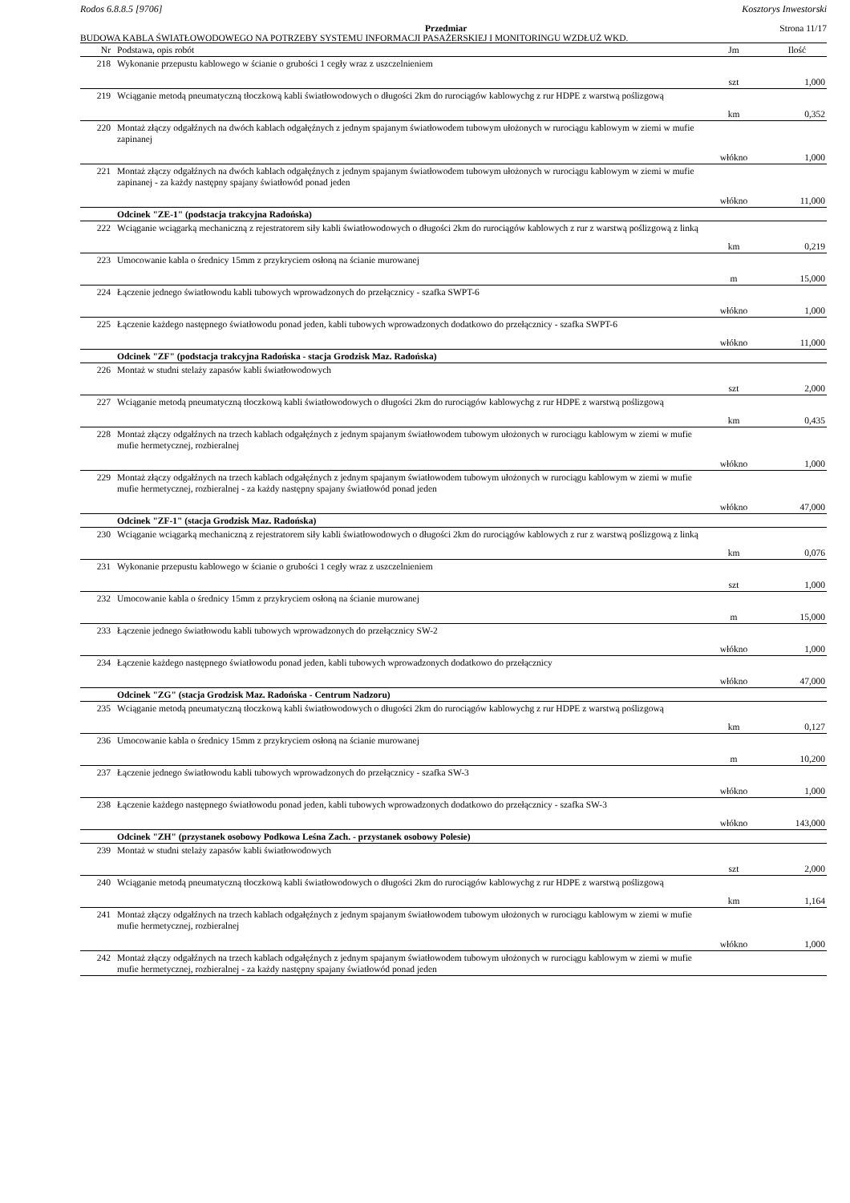Rodos 6.8.8.5 [9706] Kosztorys Inwestorski
Przedmiar Strona 11/17
BUDOWA KABLA ŚWIATŁOWODOWEGO NA POTRZEBY SYSTEMU INFORMACJI PASAŻERSKIEJ I MONITORINGU WZDŁUŻ WKD.
| Nr | Podstawa, opis robót | Jm | Ilość |
| --- | --- | --- | --- |
| 218 | Wykonanie przepustu kablowego w ścianie o grubości 1 cegły wraz z uszczelnieniem | | |
| | | szt | 1,000 |
| 219 | Wciąganie metodą pneumatyczną tłoczkową kabli światłowodowych o długości 2km do rurociągów kablowychg z rur HDPE z warstwą poślizgową | | |
| | | km | 0,352 |
| 220 | Montaż złączy odgałźnych na dwóch kablach odgałęźnych z jednym spajanym światłowodem tubowym ułożonych w rurociągu kablowym w ziemi w mufie zapinanej | | |
| | | włókno | 1,000 |
| 221 | Montaż złączy odgałźnych na dwóch kablach odgałęźnych z jednym spajanym światłowodem tubowym ułożonych w rurociągu kablowym w ziemi w mufie zapinanej - za każdy następny spajany światłowód ponad jeden | | |
| | | włókno | 11,000 |
| | Odcinek "ZE-1" (podstacja trakcyjna Radońska) | | |
| 222 | Wciąganie wciągarką mechaniczną z rejestratorem siły kabli światłowodowych o długości 2km do rurociągów kablowych z rur z warstwą poślizgową z linką | | |
| | | km | 0,219 |
| 223 | Umocowanie kabla o średnicy 15mm z przykryciem osłoną na ścianie murowanej | | |
| | | m | 15,000 |
| 224 | Łączenie jednego światłowodu kabli tubowych wprowadzonych do przełącznicy - szafka SWPT-6 | | |
| | | włókno | 1,000 |
| 225 | Łączenie każdego następnego światłowodu ponad jeden, kabli tubowych wprowadzonych dodatkowo do przełącznicy - szafka SWPT-6 | | |
| | | włókno | 11,000 |
| | Odcinek "ZF" (podstacja trakcyjna Radońska - stacja Grodzisk Maz. Radońska) | | |
| 226 | Montaż w studni stelaży zapasów kabli światłowodowych | | |
| | | szt | 2,000 |
| 227 | Wciąganie metodą pneumatyczną tłoczkową kabli światłowodowych o długości 2km do rurociągów kablowychg z rur HDPE z warstwą poślizgową | | |
| | | km | 0,435 |
| 228 | Montaż złączy odgałźnych na trzech kablach odgałęźnych z jednym spajanym światłowodem tubowym ułożonych w rurociągu kablowym w ziemi w mufie mufie hermetycznej, rozbieralnej | | |
| | | włókno | 1,000 |
| 229 | Montaż złączy odgałźnych na trzech kablach odgałęźnych z jednym spajanym światłowodem tubowym ułożonych w rurociągu kablowym w ziemi w mufie mufie hermetycznej, rozbieralnej - za każdy następny spajany światłowód ponad jeden | | |
| | | włókno | 47,000 |
| | Odcinek "ZF-1" (stacja Grodzisk Maz. Radońska) | | |
| 230 | Wciąganie wciągarką mechaniczną z rejestratorem siły kabli światłowodowych o długości 2km do rurociągów kablowych z rur z warstwą poślizgową z linką | | |
| | | km | 0,076 |
| 231 | Wykonanie przepustu kablowego w ścianie o grubości 1 cegły wraz z uszczelnieniem | | |
| | | szt | 1,000 |
| 232 | Umocowanie kabla o średnicy 15mm z przykryciem osłoną na ścianie murowanej | | |
| | | m | 15,000 |
| 233 | Łączenie jednego światłowodu kabli tubowych wprowadzonych do przełącznicy SW-2 | | |
| | | włókno | 1,000 |
| 234 | Łączenie każdego następnego światłowodu ponad jeden, kabli tubowych wprowadzonych dodatkowo do przełącznicy | | |
| | | włókno | 47,000 |
| | Odcinek "ZG" (stacja Grodzisk Maz. Radońska - Centrum Nadzoru) | | |
| 235 | Wciąganie metodą pneumatyczną tłoczkową kabli światłowodowych o długości 2km do rurociągów kablowychg z rur HDPE z warstwą poślizgową | | |
| | | km | 0,127 |
| 236 | Umocowanie kabla o średnicy 15mm z przykryciem osłoną na ścianie murowanej | | |
| | | m | 10,200 |
| 237 | Łączenie jednego światłowodu kabli tubowych wprowadzonych do przełącznicy - szafka SW-3 | | |
| | | włókno | 1,000 |
| 238 | Łączenie każdego następnego światłowodu ponad jeden, kabli tubowych wprowadzonych dodatkowo do przełącznicy - szafka SW-3 | | |
| | | włókno | 143,000 |
| | Odcinek "ZH" (przystanek osobowy Podkowa Leśna Zach. - przystanek osobowy Polesie) | | |
| 239 | Montaż w studni stelaży zapasów kabli światłowodowych | | |
| | | szt | 2,000 |
| 240 | Wciąganie metodą pneumatyczną tłoczkową kabli światłowodowych o długości 2km do rurociągów kablowychg z rur HDPE z warstwą poślizgową | | |
| | | km | 1,164 |
| 241 | Montaż złączy odgałźnych na trzech kablach odgałęźnych z jednym spajanym światłowodem tubowym ułożonych w rurociągu kablowym w ziemi w mufie mufie hermetycznej, rozbieralnej | | |
| | | włókno | 1,000 |
| 242 | Montaż złączy odgałźnych na trzech kablach odgałęźnych z jednym spajanym światłowodem tubowym ułożonych w rurociągu kablowym w ziemi w mufie mufie hermetycznej, rozbieralnej - za każdy następny spajany światłowód ponad jeden | | |